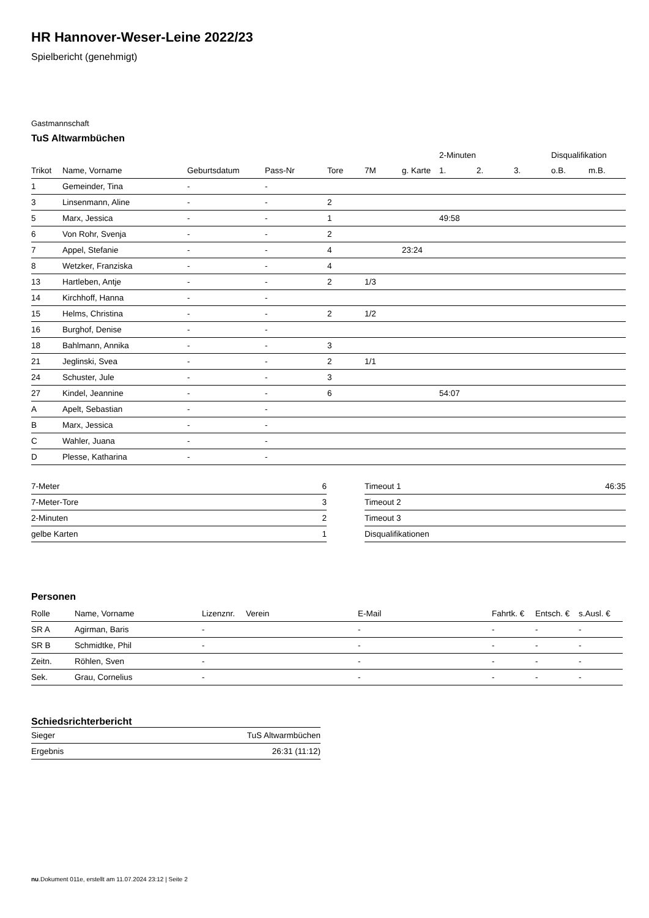HR Hannover-Weser-Leine 2022/23
Spielbericht (genehmigt)
Gastmannschaft
TuS Altwarmbüchen
| | | | | | | | 2-Minuten | | | Disqualifikation | |
| --- | --- | --- | --- | --- | --- | --- | --- | --- | --- | --- | --- |
| Trikot | Name, Vorname | Geburtsdatum | Pass-Nr | Tore | 7M | g. Karte | 1. | 2. | 3. | o.B. | m.B. |
| 1 | Gemeinder, Tina | - | - | | | | | | | | |
| 3 | Linsenmann, Aline | - | - | 2 | | | | | | | |
| 5 | Marx, Jessica | - | - | 1 | | | 49:58 | | | | |
| 6 | Von Rohr, Svenja | - | - | 2 | | | | | | | |
| 7 | Appel, Stefanie | - | - | 4 | | 23:24 | | | | | |
| 8 | Wetzker, Franziska | - | - | 4 | | | | | | | |
| 13 | Hartleben, Antje | - | - | 2 | 1/3 | | | | | | |
| 14 | Kirchhoff, Hanna | - | - | | | | | | | | |
| 15 | Helms, Christina | - | - | 2 | 1/2 | | | | | | |
| 16 | Burghof, Denise | - | - | | | | | | | | |
| 18 | Bahlmann, Annika | - | - | 3 | | | | | | | |
| 21 | Jeglinski, Svea | - | - | 2 | 1/1 | | | | | | |
| 24 | Schuster, Jule | - | - | 3 | | | | | | | |
| 27 | Kindel, Jeannine | - | - | 6 | | | 54:07 | | | | |
| A | Apelt, Sebastian | - | - | | | | | | | | |
| B | Marx, Jessica | - | - | | | | | | | | |
| C | Wahler, Juana | - | - | | | | | | | | |
| D | Plesse, Katharina | - | - | | | | | | | | |
| 7-Meter | 6 |
| 7-Meter-Tore | 3 |
| 2-Minuten | 2 |
| gelbe Karten | 1 |
| Timeout 1 | 46:35 |
| Timeout 2 | |
| Timeout 3 | |
| Disqualifikationen | |
Personen
| Rolle | Name, Vorname | Lizenznr. | Verein | E-Mail | Fahrtk. € | Entsch. € | s.Ausl. € |
| --- | --- | --- | --- | --- | --- | --- | --- |
| SR A | Agirman, Baris | - | | - | - | - | - |
| SR B | Schmidtke, Phil | - | | - | - | - | - |
| Zeitn. | Röhlen, Sven | - | | - | - | - | - |
| Sek. | Grau, Cornelius | - | | - | - | - | - |
Schiedsrichterbericht
| Sieger | TuS Altwarmbüchen |
| Ergebnis | 26:31 (11:12) |
nu.Dokument 011e, erstellt am 11.07.2024 23:12 | Seite 2